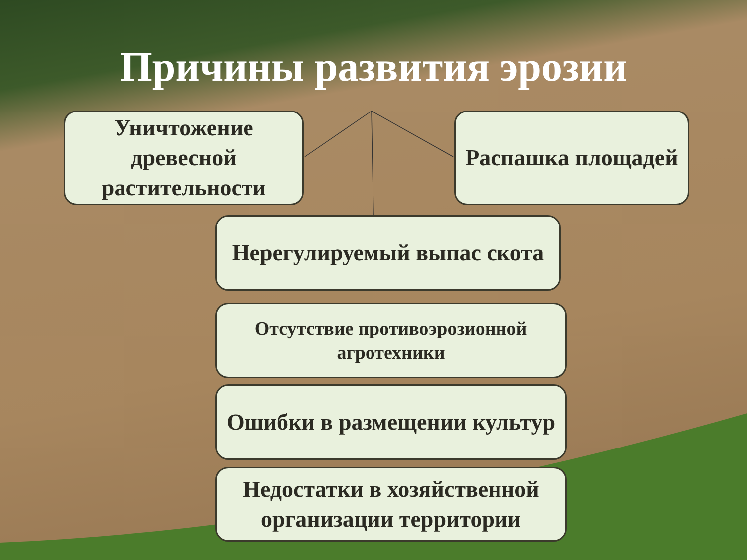Причины развития эрозии
Уничтожение древесной растительности
Распашка площадей
Нерегулируемый выпас скота
Отсутствие противоэрозионной агротехники
Ошибки в размещении культур
Недостатки в хозяйственной организации территории